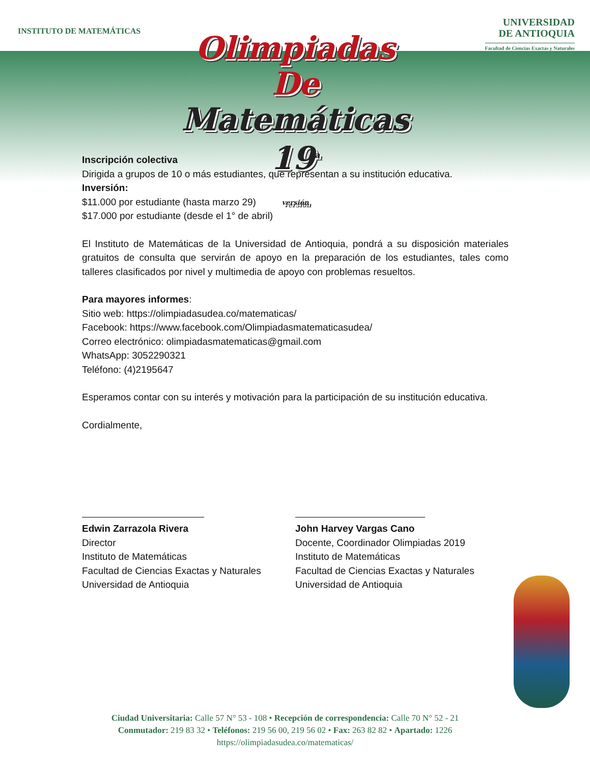INSTITUTO DE MATEMÁTICAS
UNIVERSIDAD
DE ANTIOQUIA
Facultad de Ciencias Exactas y Naturales
Olimpiadas
De
Matemáticas 19<sup>a</sup>
versión
Inscripción colectiva
Dirigida a grupos de 10 o más estudiantes, que representan a su institución educativa.
Inversión:
$11.000 por estudiante (hasta marzo 29)
$17.000 por estudiante (desde el 1° de abril)
El Instituto de Matemáticas de la Universidad de Antioquia, pondrá a su disposición materiales gratuitos de consulta que servirán de apoyo en la preparación de los estudiantes, tales como talleres clasificados por nivel y multimedia de apoyo con problemas resueltos.
Para mayores informes:
Sitio web: https://olimpiadasudea.co/matematicas/
Facebook: https://www.facebook.com/Olimpiadasmatematicasudea/
Correo electrónico: olimpiadasmatematicas@gmail.com
WhatsApp: 3052290321
Teléfono: (4)2195647
Esperamos contar con su interés y motivación para la participación de su institución educativa.
Cordialmente,
Edwin Zarrazola Rivera
Director
Instituto de Matemáticas
Facultad de Ciencias Exactas y Naturales
Universidad de Antioquia
John Harvey Vargas Cano
Docente, Coordinador Olimpiadas 2019
Instituto de Matemáticas
Facultad de Ciencias Exactas y Naturales
Universidad de Antioquia
Ciudad Universitaria: Calle 57 N° 53 - 108 • Recepción de correspondencia: Calle 70 N° 52 - 21
Conmutador: 219 83 32 • Teléfonos: 219 56 00, 219 56 02 • Fax: 263 82 82 • Apartado: 1226
https://olimpiadasudea.co/matematicas/